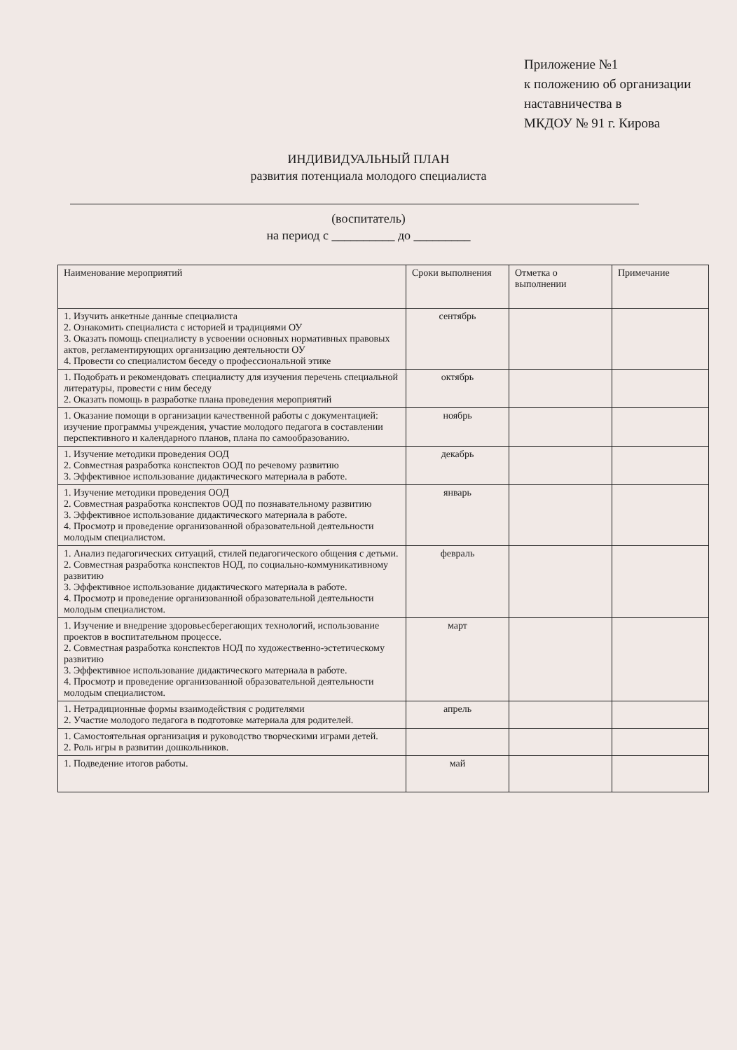Приложение №1
к положению об организации
наставничества в
МКДОУ № 91 г. Кирова
ИНДИВИДУАЛЬНЫЙ ПЛАН
развития потенциала молодого специалиста
(воспитатель)
на период с __________ до _________
| Наименование мероприятий | Сроки выполнения | Отметка о выполнении | Примечание |
| --- | --- | --- | --- |
| 1. Изучить анкетные данные специалиста 2. Ознакомить специалиста с историей и традициями ОУ 3. Оказать помощь специалисту в усвоении основных нормативных правовых актов, регламентирующих организацию деятельности ОУ 4. Провести со специалистом беседу о профессиональной этике | сентябрь | | |
| 1. Подобрать и рекомендовать специалисту для изучения перечень специальной литературы, провести с ним беседу 2. Оказать помощь в разработке плана проведения мероприятий | октябрь | | |
| 1. Оказание помощи в организации качественной работы с документацией: изучение программы учреждения, участие молодого педагога в составлении перспективного и календарного планов, плана по самообразованию. | ноябрь | | |
| 1. Изучение методики проведения ООД 2. Совместная разработка конспектов ООД по речевому развитию 3. Эффективное использование дидактического материала в работе. | декабрь | | |
| 1. Изучение методики проведения ООД 2. Совместная разработка конспектов ООД по познавательному развитию 3. Эффективное использование дидактического материала в работе. 4. Просмотр и проведение организованной образовательной деятельности молодым специалистом. | январь | | |
| 1. Анализ педагогических ситуаций, стилей педагогического общения с детьми. 2. Совместная разработка конспектов НОД, по социально-коммуникативному развитию 3. Эффективное использование дидактического материала в работе. 4. Просмотр и проведение организованной образовательной деятельности молодым специалистом. | февраль | | |
| 1. Изучение и внедрение здоровьесберегающих технологий, использование проектов в воспитательном процессе. 2. Совместная разработка конспектов НОД по художественно-эстетическому развитию 3. Эффективное использование дидактического материала в работе. 4. Просмотр и проведение организованной образовательной деятельности молодым специалистом. | март | | |
| 1. Нетрадиционные формы взаимодействия с родителями 2. Участие молодого педагога в подготовке материала для родителей. | апрель | | |
| 1. Самостоятельная организация и руководство творческими играми детей. 2. Роль игры в развитии дошкольников. | | | |
| 1. Подведение итогов работы. | май | | |